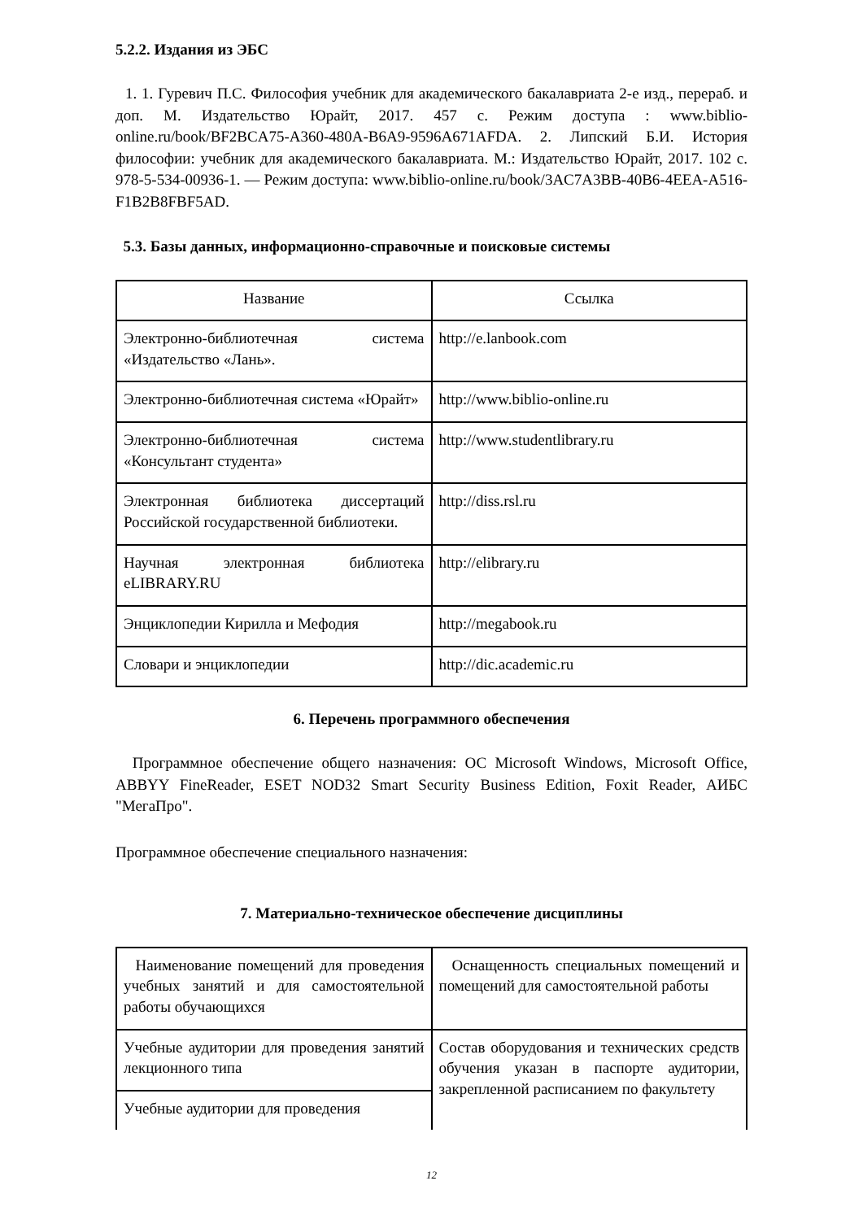5.2.2. Издания из ЭБС
1. 1. Гуревич П.С. Философия учебник для академического бакалавриата 2-е изд., перераб. и доп. М. Издательство Юрайт, 2017. 457 с. Режим доступа : www.biblio-online.ru/book/BF2BCA75-A360-480A-B6A9-9596A671AFDA. 2. Липский Б.И. История философии: учебник для академического бакалавриата. М.: Издательство Юрайт, 2017. 102 с. 978-5-534-00936-1. — Режим доступа: www.biblio-online.ru/book/3AC7A3BB-40B6-4EEA-A516-F1B2B8FBF5AD.
5.3. Базы данных, информационно-справочные и поисковые системы
| Название | Ссылка |
| --- | --- |
| Электронно-библиотечная система «Издательство «Лань». | http://e.lanbook.com |
| Электронно-библиотечная система «Юрайт» | http://www.biblio-online.ru |
| Электронно-библиотечная система «Консультант студента» | http://www.studentlibrary.ru |
| Электронная библиотека диссертаций Российской государственной библиотеки. | http://diss.rsl.ru |
| Научная электронная библиотека eLIBRARY.RU | http://elibrary.ru |
| Энциклопедии Кирилла и Мефодия | http://megabook.ru |
| Словари и энциклопедии | http://dic.academic.ru |
6. Перечень программного обеспечения
Программное обеспечение общего назначения: ОС Microsoft Windows, Microsoft Office, ABBYY FineReader, ESET NOD32 Smart Security Business Edition, Foxit Reader, АИБС "МегаПро".
Программное обеспечение специального назначения:
7. Материально-техническое обеспечение дисциплины
| Наименование помещений для проведения учебных занятий и для самостоятельной работы обучающихся | Оснащенность специальных помещений и помещений для самостоятельной работы |
| Учебные аудитории для проведения занятий лекционного типа | Состав оборудования и технических средств обучения указан в паспорте аудитории, закрепленной расписанием по факультету |
| Учебные аудитории для проведения | |
12